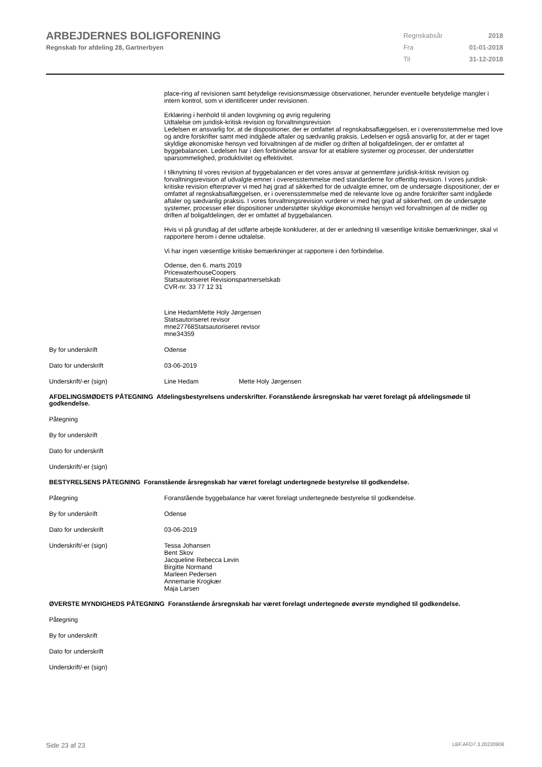ARBEJDERNES BOLIGFORENING
Regnskab for afdeling 28, Gartnerbyen
| Regnskabsår | 2018 |
| Fra | 01-01-2018 |
| Til | 31-12-2018 |
place-ring af revisionen samt betydelige revisionsmæssige observationer, herunder eventuelle betydelige mangler i intern kontrol, som vi identificerer under revisionen.
Erklæring i henhold til anden lovgivning og øvrig regulering
Udtalelse om juridisk-kritisk revision og forvaltningsrevision
Ledelsen er ansvarlig for, at de dispositioner, der er omfattet af regnskabsaflæggelsen, er i overensstemmelse med love og andre forskrifter samt med indgåede aftaler og sædvanlig praksis. Ledelsen er også ansvarlig for, at der er taget skyldige økonomiske hensyn ved forvaltningen af de midler og driften af boligafdelingen, der er omfattet af byggebalancen. Ledelsen har i den forbindelse ansvar for at etablere systemer og processer, der understøtter sparsommelighed, produktivitet og effektivitet.
I tilknytning til vores revision af byggebalancen er det vores ansvar at gennemføre juridisk-kritisk revision og forvaltningsrevision af udvalgte emner i overensstemmelse med standarderne for offentlig revision. I vores juridisk-kritiske revision efterprøver vi med høj grad af sikkerhed for de udvalgte emner, om de undersøgte dispositioner, der er omfattet af regnskabsaflæggelsen, er i overensstemmelse med de relevante love og andre forskrifter samt indgåede aftaler og sædvanlig praksis. I vores forvaltningsrevision vurderer vi med høj grad af sikkerhed, om de undersøgte systemer, processer eller dispositioner understøtter skyldige økonomiske hensyn ved forvaltningen af de midler og driften af boligafdelingen, der er omfattet af byggebalancen.
Hvis vi på grundlag af det udførte arbejde konkluderer, at der er anledning til væsentlige kritiske bemærkninger, skal vi rapportere herom i denne udtalelse.
Vi har ingen væsentlige kritiske bemærkninger at rapportere i den forbindelse.
Odense, den 6. marts 2019
PricewaterhouseCoopers
Statsautoriseret Revisionspartnerselskab
CVR-nr. 33 77 12 31
Line HedamMette Holy Jørgensen
Statsautoriseret revisor
mne27768Statsautoriseret revisor
mne34359
By for underskrift
Odense
Dato for underskrift
03-06-2019
Underskrift/-er (sign)
Line Hedam Mette Holy Jørgensen
AFDELINGSMØDETS PÅTEGNING Afdelingsbestyrelsens underskrifter. Foranstående årsregnskab har været forelagt på afdelingsmøde til godkendelse.
Påtegning
By for underskrift
Dato for underskrift
Underskrift/-er (sign)
BESTYRELSENS PÅTEGNING Foranstående årsregnskab har været forelagt undertegnede bestyrelse til godkendelse.
Påtegning
Foranstående byggebalance har været forelagt undertegnede bestyrelse til godkendelse.
By for underskrift
Odense
Dato for underskrift
03-06-2019
Underskrift/-er (sign)
Tessa Johansen
Bent Skov
Jacqueline Rebecca Levin
Birgitte Normand
Marleen Pedersen
Annemarie Krogkær
Maja Larsen
ØVERSTE MYNDIGHEDS PÅTEGNING Foranstående årsregnskab har været forelagt undertegnede øverste myndighed til godkendelse.
Påtegning
By for underskrift
Dato for underskrift
Underskrift/-er (sign)
Side 23 af 23 LBF.AFD7.3.20220906